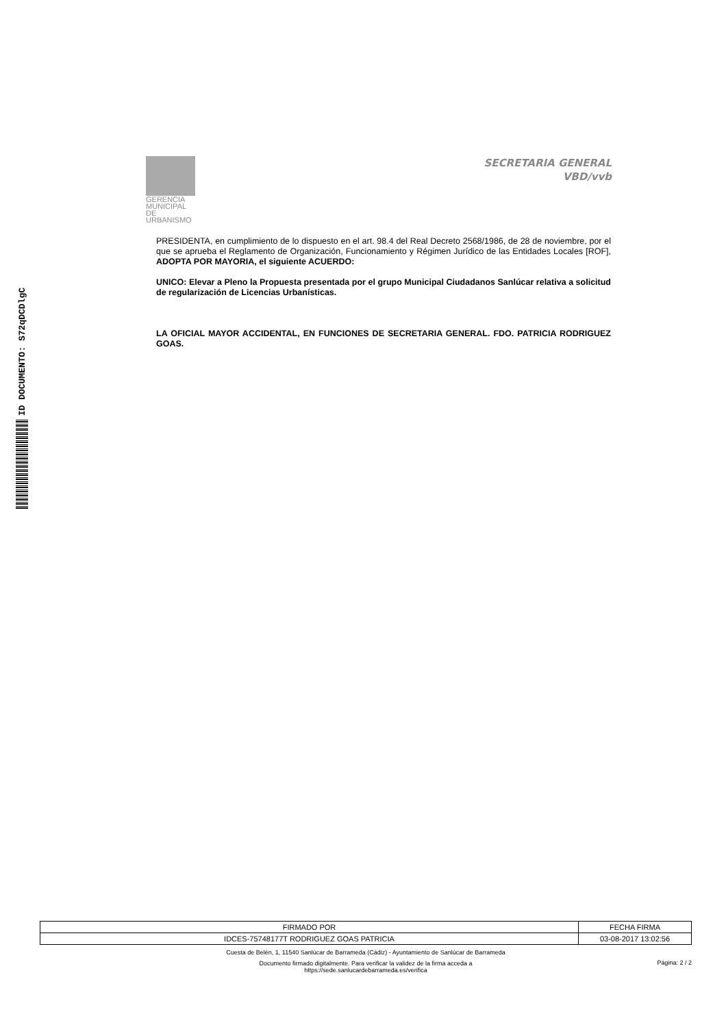ID DOCUMENTO: S72qDCDlgC
GERENCIA MUNICIPAL DE
URBANISMO
SECRETARIA GENERAL
VBD/vvb
PRESIDENTA, en cumplimiento de lo dispuesto en el art. 98.4 del Real Decreto 2568/1986, de 28 de noviembre, por el que se aprueba el Reglamento de Organización, Funcionamiento y Régimen Jurídico de las Entidades Locales [ROF], ADOPTA POR MAYORIA, el siguiente ACUERDO:
UNICO: Elevar a Pleno la Propuesta presentada por el grupo Municipal Ciudadanos Sanlúcar relativa a solicitud de regularización de Licencias Urbanísticas.
LA OFICIAL MAYOR ACCIDENTAL, EN FUNCIONES DE SECRETARIA GENERAL. FDO. PATRICIA RODRIGUEZ GOAS.
| FIRMADO POR | FECHA FIRMA |
| IDCES-75748177T RODRIGUEZ GOAS PATRICIA | 03-08-2017 13:02:56 |
Cuesta de Belén, 1, 11540 Sanlúcar de Barrameda (Cádiz) - Ayuntamiento de Sanlúcar de Barrameda
Documento firmado digitalmente. Para verificar la validez de la firma acceda a
https://sede.sanlucardebarrameda.es/verifica
Página: 2 / 2